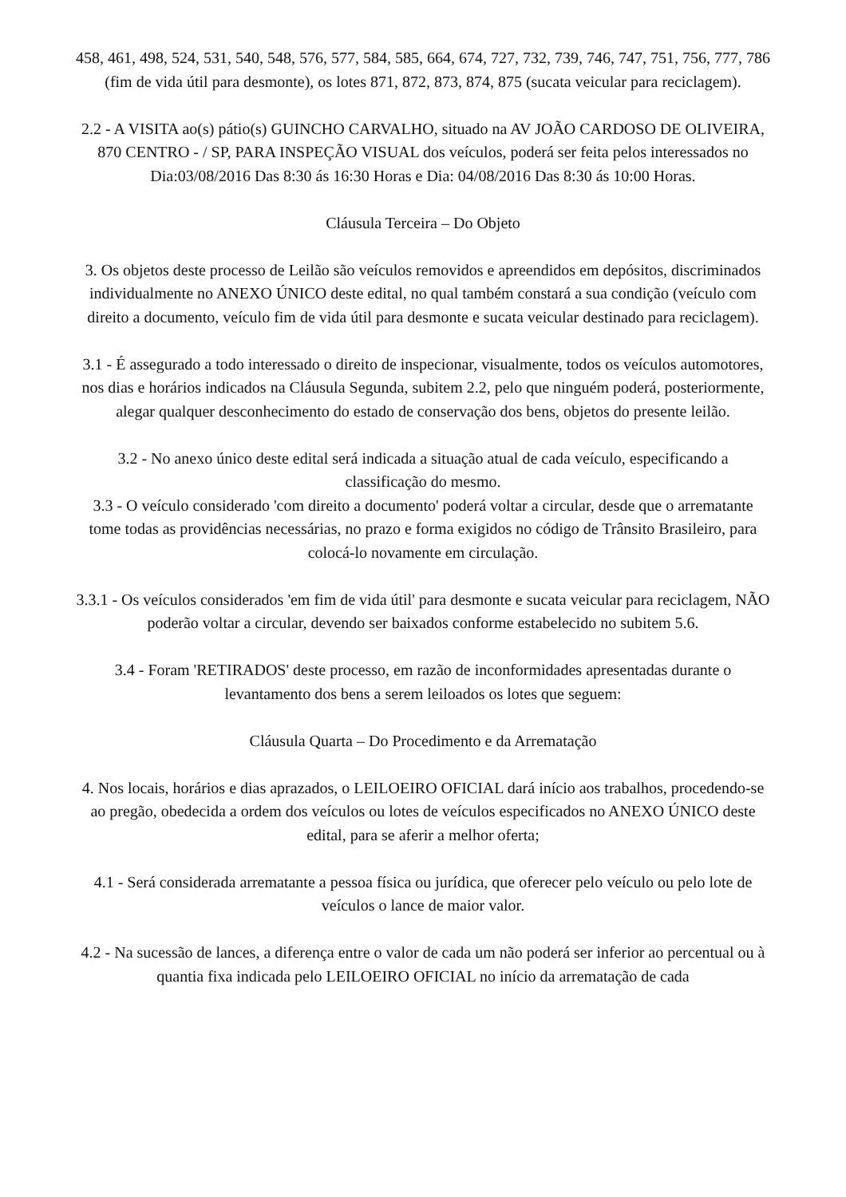458, 461, 498, 524, 531, 540, 548, 576, 577, 584, 585, 664, 674, 727, 732, 739, 746, 747, 751, 756, 777, 786 (fim de vida útil para desmonte), os lotes 871, 872, 873, 874, 875 (sucata veicular para reciclagem).
2.2 - A VISITA ao(s) pátio(s) GUINCHO CARVALHO, situado na AV JOÃO CARDOSO DE OLIVEIRA, 870 CENTRO - / SP, PARA INSPEÇÃO VISUAL dos veículos, poderá ser feita pelos interessados no Dia:03/08/2016 Das 8:30 ás 16:30 Horas e Dia: 04/08/2016 Das 8:30 ás 10:00 Horas.
Cláusula Terceira – Do Objeto
3. Os objetos deste processo de Leilão são veículos removidos e apreendidos em depósitos, discriminados individualmente no ANEXO ÚNICO deste edital, no qual também constará a sua condição (veículo com direito a documento, veículo fim de vida útil para desmonte e sucata veicular destinado para reciclagem).
3.1 - É assegurado a todo interessado o direito de inspecionar, visualmente, todos os veículos automotores, nos dias e horários indicados na Cláusula Segunda, subitem 2.2, pelo que ninguém poderá, posteriormente, alegar qualquer desconhecimento do estado de conservação dos bens, objetos do presente leilão.
3.2 - No anexo único deste edital será indicada a situação atual de cada veículo, especificando a classificação do mesmo.
3.3 - O veículo considerado 'com direito a documento' poderá voltar a circular, desde que o arrematante tome todas as providências necessárias, no prazo e forma exigidos no código de Trânsito Brasileiro, para colocá-lo novamente em circulação.
3.3.1 - Os veículos considerados 'em fim de vida útil' para desmonte e sucata veicular para reciclagem, NÃO poderão voltar a circular, devendo ser baixados conforme estabelecido no subitem 5.6.
3.4 - Foram 'RETIRADOS' deste processo, em razão de inconformidades apresentadas durante o levantamento dos bens a serem leiloados os lotes que seguem:
Cláusula Quarta – Do Procedimento e da Arrematação
4. Nos locais, horários e dias aprazados, o LEILOEIRO OFICIAL dará início aos trabalhos, procedendo-se ao pregão, obedecida a ordem dos veículos ou lotes de veículos especificados no ANEXO ÚNICO deste edital, para se aferir a melhor oferta;
4.1 - Será considerada arrematante a pessoa física ou jurídica, que oferecer pelo veículo ou pelo lote de veículos o lance de maior valor.
4.2 - Na sucessão de lances, a diferença entre o valor de cada um não poderá ser inferior ao percentual ou à quantia fixa indicada pelo LEILOEIRO OFICIAL no início da arrematação de cada